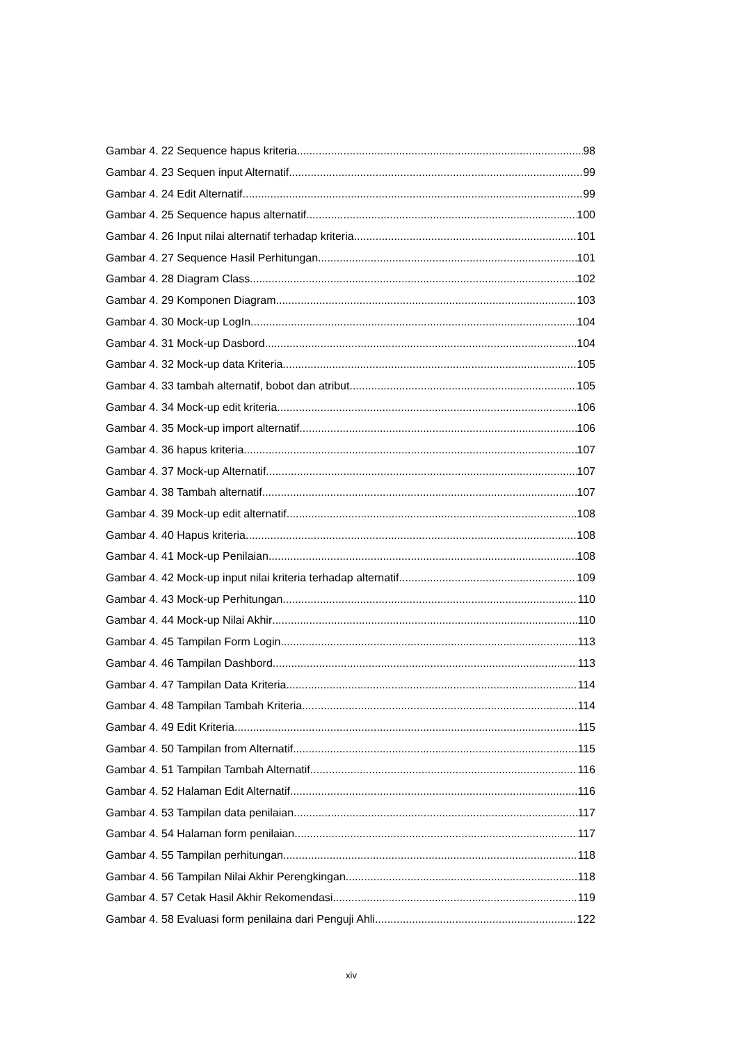Gambar 4. 22 Sequence hapus kriteria 98
Gambar 4. 23 Sequen input Alternatif 99
Gambar 4. 24 Edit Alternatif 99
Gambar 4. 25 Sequence hapus alternatif 100
Gambar 4. 26 Input nilai alternatif terhadap kriteria 101
Gambar 4. 27 Sequence Hasil Perhitungan 101
Gambar 4. 28 Diagram Class 102
Gambar 4. 29 Komponen Diagram 103
Gambar 4. 30 Mock-up LogIn 104
Gambar 4. 31 Mock-up Dasbord 104
Gambar 4. 32 Mock-up data Kriteria 105
Gambar 4. 33 tambah alternatif, bobot dan atribut 105
Gambar 4. 34 Mock-up edit kriteria 106
Gambar 4. 35 Mock-up import alternatif 106
Gambar 4. 36 hapus kriteria 107
Gambar 4. 37 Mock-up Alternatif 107
Gambar 4. 38 Tambah alternatif 107
Gambar 4. 39 Mock-up edit alternatif 108
Gambar 4. 40 Hapus kriteria 108
Gambar 4. 41 Mock-up Penilaian 108
Gambar 4. 42 Mock-up input nilai kriteria terhadap alternatif 109
Gambar 4. 43 Mock-up Perhitungan 110
Gambar 4. 44 Mock-up Nilai Akhir 110
Gambar 4. 45 Tampilan Form Login 113
Gambar 4. 46 Tampilan Dashbord 113
Gambar 4. 47 Tampilan Data Kriteria 114
Gambar 4. 48 Tampilan Tambah Kriteria 114
Gambar 4. 49 Edit Kriteria 115
Gambar 4. 50 Tampilan from Alternatif 115
Gambar 4. 51 Tampilan Tambah Alternatif 116
Gambar 4. 52 Halaman Edit Alternatif 116
Gambar 4. 53 Tampilan data penilaian 117
Gambar 4. 54 Halaman form penilaian 117
Gambar 4. 55 Tampilan perhitungan 118
Gambar 4. 56 Tampilan Nilai Akhir Perengkingan 118
Gambar 4. 57 Cetak Hasil Akhir Rekomendasi 119
Gambar 4. 58 Evaluasi form penilaina dari Penguji Ahli 122
xiv